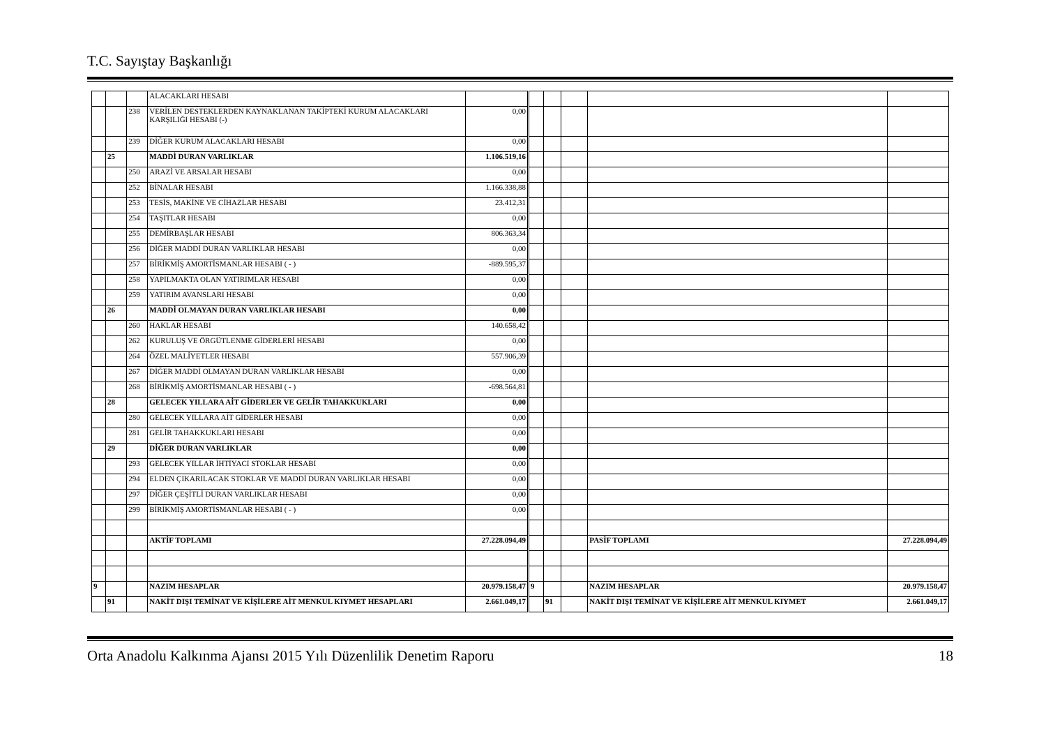T.C. Sayıştay Başkanlığı
| | | | ALACAKLARI HESABI | | | | | | |
| | | 238 | VERİLEN DESTEKLERDEN KAYNAKLANAN TAKİPTEKİ KURUM ALACAKLARI KARŞILIĞI HESABI (-) | 0,00 | | | | | |
| | | 239 | DİĞER KURUM ALACAKLARI HESABI | 0,00 | | | | | |
| | 25 | | MADDİ DURAN VARLIKLAR | 1.106.519,16 | | | | | |
| | | 250 | ARAZİ VE ARSALAR HESABI | 0,00 | | | | | |
| | | 252 | BİNALAR HESABI | 1.166.338,88 | | | | | |
| | | 253 | TESİS, MAKİNE VE CİHAZLAR HESABI | 23.412,31 | | | | | |
| | | 254 | TAŞITLAR HESABI | 0,00 | | | | | |
| | | 255 | DEMİRBAŞLAR HESABI | 806.363,34 | | | | | |
| | | 256 | DİĞER MADDİ DURAN VARLIKLAR HESABI | 0,00 | | | | | |
| | | 257 | BİRİKMİŞ AMORTİSMANLAR HESABI ( - ) | -889.595,37 | | | | | |
| | | 258 | YAPILMAKTA OLAN YATIRIMLAR HESABI | 0,00 | | | | | |
| | | 259 | YATIRIM AVANSLARI HESABI | 0,00 | | | | | |
| | 26 | | MADDİ OLMAYAN DURAN VARLIKLAR HESABI | 0,00 | | | | | |
| | | 260 | HAKLAR HESABI | 140.658,42 | | | | | |
| | | 262 | KURULUŞ VE ÖRGÜTLENME GİDERLERİ HESABI | 0,00 | | | | | |
| | | 264 | ÖZEL MALİYETLER HESABI | 557.906,39 | | | | | |
| | | 267 | DİĞER MADDİ OLMAYAN DURAN VARLIKLAR HESABI | 0,00 | | | | | |
| | | 268 | BİRİKMİŞ AMORTİSMANLAR HESABI ( - ) | -698.564,81 | | | | | |
| | 28 | | GELECEK YILLARA AİT GİDERLER VE GELİR TAHAKKUKLARI | 0,00 | | | | | |
| | | 280 | GELECEK YILLARA AİT GİDERLER HESABI | 0,00 | | | | | |
| | | 281 | GELİR TAHAKKUKLARI HESABI | 0,00 | | | | | |
| | 29 | | DİĞER DURAN VARLIKLAR | 0,00 | | | | | |
| | | 293 | GELECEK YILLAR İHTİYACI STOKLAR HESABI | 0,00 | | | | | |
| | | 294 | ELDEN ÇIKARILACAK STOKLAR VE MADDİ DURAN VARLIKLAR HESABI | 0,00 | | | | | |
| | | 297 | DİĞER ÇEŞİTLİ DURAN VARLIKLAR HESABI | 0,00 | | | | | |
| | | 299 | BİRİKMİŞ AMORTİSMANLAR HESABI ( - ) | 0,00 | | | | | |
| | | | AKTİF TOPLAMI | 27.228.094,49 | | | | PASİF TOPLAMI | 27.228.094,49 |
| 9 | | | NAZIM HESAPLAR | 20.979.158,47 | 9 | | | NAZIM HESAPLAR | 20.979.158,47 |
| | 91 | | NAKİT DIŞI TEMİNAT VE KİŞİLERE AİT MENKUL KIYMET HESAPLARI | 2.661.049,17 | | 91 | | NAKİT DIŞI TEMİNAT VE KİŞİLERE AİT MENKUL KIYMET | 2.661.049,17 |
Orta Anadolu Kalkınma Ajansı 2015 Yılı Düzenlilik Denetim Raporu 18